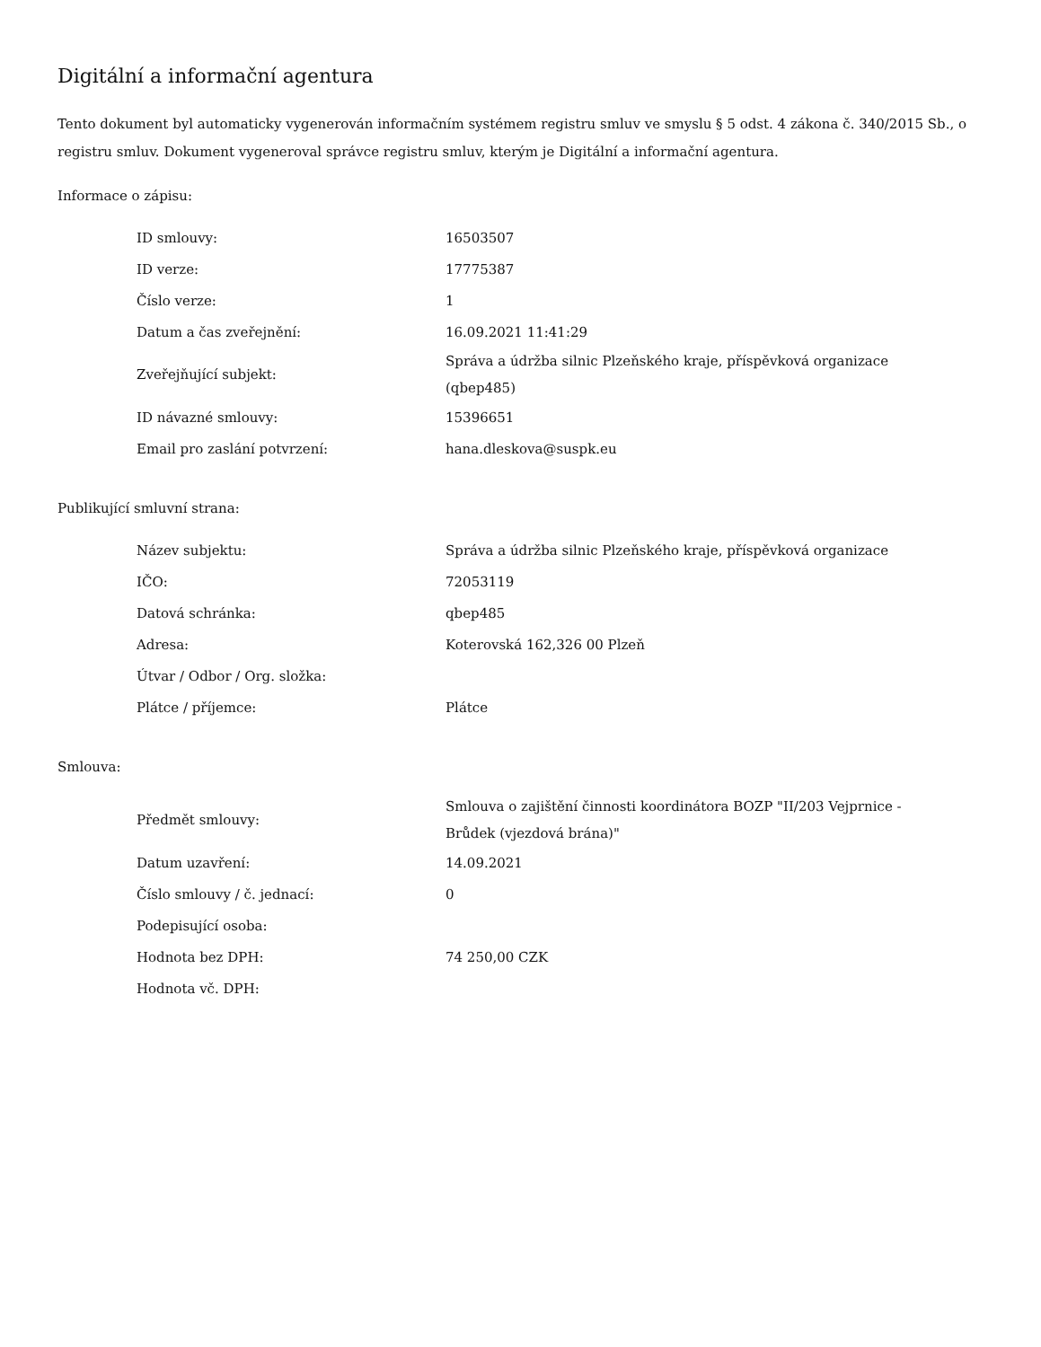Digitální a informační agentura
Tento dokument byl automaticky vygenerován informačním systémem registru smluv ve smyslu § 5 odst. 4 zákona č. 340/2015 Sb., o registru smluv. Dokument vygeneroval správce registru smluv, kterým je Digitální a informační agentura.
Informace o zápisu:
| ID smlouvy: | 16503507 |
| ID verze: | 17775387 |
| Číslo verze: | 1 |
| Datum a čas zveřejnění: | 16.09.2021 11:41:29 |
| Zveřejňující subjekt: | Správa a údržba silnic Plzeňského kraje, příspěvková organizace (qbep485) |
| ID návazné smlouvy: | 15396651 |
| Email pro zaslání potvrzení: | hana.dleskova@suspk.eu |
Publikující smluvní strana:
| Název subjektu: | Správa a údržba silnic Plzeňského kraje, příspěvková organizace |
| IČO: | 72053119 |
| Datová schránka: | qbep485 |
| Adresa: | Koterovská 162,326 00 Plzeň |
| Útvar / Odbor / Org. složka: | |
| Plátce / příjemce: | Plátce |
Smlouva:
| Předmět smlouvy: | Smlouva o zajištění činnosti koordinátora BOZP "II/203 Vejprnice - Brůdek (vjezdová brána)" |
| Datum uzavření: | 14.09.2021 |
| Číslo smlouvy / č. jednací: | 0 |
| Podepisující osoba: | |
| Hodnota bez DPH: | 74 250,00 CZK |
| Hodnota vč. DPH: | |